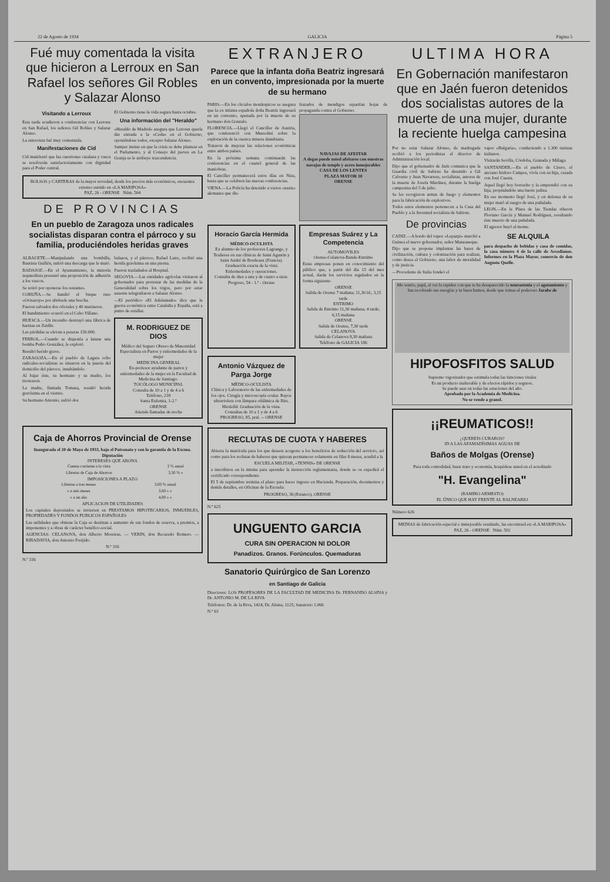22 de Agosto de 1934 GALICIA Página 5
Fué muy comentada la visita que hicieron a Lerroux en San Rafael los señores Gil Robles y Salazar Alonso
Visitando a Lerroux
Esta tarde acudieron a conferenciar con Lerroux en San Rafael, los señores Gil Robles y Salazar Alonso.
La entrevista fué muy comentada.
Manifestaciones de Cid
Cid manifestó que las cuestiones catalana y vasca se resolverán satisfactoriamente con dignidad para el Poder central.
El Gobierno tiene la vida segura hasta octubre.
Una información del "Heraldo"
«Heraldo de Madrid» asegura que Lerroux quería dar entrada a la «Ceda» en el Gobierno, oponiéndose todos, excepto Salazar Alonso.
Samper insiste en que la crisis se debe plantear en el Parlamento, y al Consejo del jueves en La Granja se le atribuye trascendencia.
BOLSOS y CARTERAS de la mayor novedad, desde los precios más económicos, encuentra extenso surtido en «LA MARIPOSA»
PAZ, 26 - ORENSE Núm. 504
DE PROVINCIAS
En un pueblo de Zaragoza unos radicales socialistas disparan contra el párroco y su familia, produciéndoles heridas graves
ALBACETE.—Manipulando una bombilla, Bautista Guillén, sufrió una descarga que le mató.
BADAJOZ.—En el Ayuntamiento, la minoría izquierdista presentó una proposición de adhesión a los vascos.
Se retiró por oponerse los restantes.
CORUÑA.—Se hundió el buque ruso «Ovisarojo» por abrírsele una brecha.
Fueron salvados dos oficiales y 40 marineros.
El hundimiento ocurrió en el Cabo Villano.
HUESCA.—Un incendio destruyó una fábrica de harinas en Zaidín.
Las pérdidas se elevan a pesetas 150.000.
FERROL.—Cuando se disponía a lanzar una bomba Pedro González, le explotó.
Resultó herido grave.
ZARAGOZA.—En el pueblo de Lagata ocho radicales-socialistas se situaron en la puerta del domicilio del párroco, insultándolo.
Al bajar éste, su hermano y su madre, los tirotearon.
La madre, llamada Tomasa, resultó herida gravísima en el vientre.
Su hermano Antonio, sufrió dos
balazos, y el párroco, Rafael Latre, recibió una herida gravísima en una pierna.
Fueron trasladados al Hospital.
SEGOVIA.—Las entidades agrícolas visitaron al gobernador para protestar de las medidas de la Generalidad sobre los trigos, pero por estar ausente telegrafiaron a Salazar Alonso.
—El periódico «El Adelantado» dice que la guerra económica entre Cataluña y España, está a punto de estallar.
M. RODRIGUEZ DE DIOS
Médico del Seguro Obrero de Maternidad
Especialista en Partos y enfermedades de la mujer
MEDICINA GENERAL
Ex-profesor ayudante de partos y enfermedades de la mujer en la Facultad de Medicina de Santiago.
TOCÓLOGO MUNICIPAL
Consulta de 10 a 1 y de 4 a 6
Teléfono, 239
Santa Eufemia, 1-2.º
ORENSE
Atiende llamadas de noche
Caja de Ahorros Provincial de Orense
Inaugurada el 20 de Mayo de 1933, bajo el Patronato y con la garantía de la Excma. Diputación
INTERESES QUE ABONA
| Cuenta corriente a la vista | 2 % anual |
| Libretas de Caja de Ahorros | 3,50 % » |
IMPOSICIONES A PLAZO
| Libretas a tres meses | 3,00 % anual |
| » a seis meses | 3,60 » » |
| » a un año | 4,00 » » |
APLICACION DE UTILIDADES
Los capitales depositados se invierten en PRESTAMOS HIPOTECARIOS, INMUEBLES, PROPIEDADES Y FONDOS PUBLICOS ESPAÑOLES
Las utilidades que obtiene la Caja se destinan a aumento de sus fondos de reserva, a premios, a imponentes y a obras de carácter benéfico-social.
AGENCIAS: CELANOVA, don Alberto Moreiras. — VERIN, don Recaredo Romero. — RIBADAVIA, don Antonio Freijido.
N.º 316
N.º 316
EXTRANJERO
Parece que la infanta doña Beatriz ingresará en un convento, impresionada por la muerte de su hermano
PARIS.—En los círculos monárquicos se asegura que la ex infanta española doña Beatriz ingresará en un convento, apenada por la muerte de su hermano don Gonzalo.
FLORENCIA.—Llegó el Canciller de Austria, que conferenció con Mussolini sobre la explotación de la cuenca minera danubiana.
Trataron de mejorar las relaciones económicas entre ambos países.
En la próxima semana continuarán las conferencias en el cuartel general de las maniobras.
El Canciller permanecerá estos días en Niza, hasta que se celebren las nuevas conferencias.
VIENA.—La Policía ha detenido a varios «nazis» alemanes que dis-
frazados de mendigos repartían hojas de propaganda contra el Gobierno.
NAVAJAS DE AFEITAR
A degas puede usted afeitarse con nuestras navajas de temple y acero inmejorables
CASA DE LOS LENTES
PLAZA MAYOR 10
ORENSE
Horacio García Hermida
MÉDICO-OCULISTA
Ex alumno de los profesores Lagrange, y Teulieres en sus clínicas de Saint Agustin y Saint André de Bordeaux (Francia).
Graduación exacta de la vista
Enfermedades y operaciones.
Consulta de diez a una y de cuatro a siete.
Progreso, 54 - 1.º - Orense
Empresas Suárez y La Competencia
AUTOMOVILES
Orense-Celanova-Bande-Entrimo
Estas empresas ponen en conocimiento del público que, a partir del día 15 del mes actual, darán los servicios regulados en la forma siguiente:
ORENSE
Salida de Orense 7 mañana; 11,30 íd.; 3,15 tarde
ENTRIMO
Salida de Entrimo 11,30 mañana; 4 tarde; 6,15 mañana
ORENSE
Salida de Orense, 7,30 tarde
CELANOVA
Salida de Celanova 8,30 mañana
Teléfono de GALICIA 186
Antonio Vázquez de Parga Jorge
MÉDICO-OCULISTA
Clínica y Laboratorio de las enfermedades de los ojos. Cirugía y microscopía ocular. Rayos ultravioleta con lámpara oftálmica de Birs. Hirsfelld. Graduación de la vista.
Consultas de 10 a 1 y de 4 a 6
PROGRESO, 85, pral. -- ORENSE
RECLUTAS DE CUOTA Y HABERES
Abierta la matrícula para los que deseen acogerse a los beneficios de reducción del servicio, así como para los reclutas de haberes que quieran permanecer solamente en filas 8 meses, acudid a la
ESCUELA MILITAR, «TENNIS» DE ORENSE
a inscribiros en la misma para aprender la instrucción reglamentaria, donde se os expedirá el certificado correspondiente.
El 5 de septiembre termina el plazo para hacer ingreso en Hacienda. Preparación, documentos y demás detalles, en Oficinas de la Escuela:
PROGRESO, 36 (Estanco), ORENSE
N.º 625
UNGUENTO GARCIA
CURA SIN OPERACION NI DOLOR
Panadizos. Granos. Forúnculos. Quemaduras
Sanatorio Quirúrgico de San Lorenzo
en Santiago de Galicia
Directores: LOS PROFESORES DE LA FACULTAD DE MEDICINA Dr. FERNANDO ALSINA y Dr. ANTONIO M. DE LA RIVA
Teléfonos: Dr. de la Riva, 1424; Dr. Alsina, 1125; Sanatorio 1.066
N.º 63
ULTIMA HORA
En Gobernación manifestaron que en Jaén fueron detenidos dos socialistas autores de la muerte de una mujer, durante la reciente huelga campesina
Por no estar Salazar Alonso, de madrugada recibió a los periodistas el director de Administración local.
Dijo que el gobernador de Jaén comunica que la Guardia civil de Sabiote ha detenido a Gil Calvente y Juan Navarrete, socialistas, autores de la muerte de Josefa Martínez, durante la huelga campesina del 5 de julio.
Se les recogieron armas de fuego y elementos para la fabricación de explosivos.
Todos estos elementos pertenecen a la Casa del Pueblo y a la Juventud socialista de Sabiote.
De provincias
CADIZ.—A bordo del vapor «Lepazpi» marchó a Guinea el nuevo gobernador, señor Manzaneque.
Dijo que se propone implantas las bases de civilización, cultura y colonización para realizar, como desea el Gobierno, una labor de moralidad y de justicia.
—Procedente de Italia fondeó el
vapor «Bulgaria», conduciendo a 1.300 turistas italianos.
Visitarán Sevilla, Córdoba, Granada y Málaga.
SANTANDER.—En el pueblo de Cirero, el anciano Isidoro Campos, vivía con su hija, casada con José Cuesta.
Aquel llegó hoy borracho y la emprendió con su hija, propinándole una fuerte paliza.
En ese momento llegó José, y en defensa de su mujer mató al suegro de una puñalada.
LEON.—En la Plaza de las Tiendas riñeron Floriano García y Manuel Rodríguez, resultando éste muerto de una puñalada.
El agresor huyó al monte.
SE ALQUILA
para despacho de bebidas y casa de comidas, la casa número 4 de la calle de Arcedianos. Informes en la Plaza Mayor, comercio de don Augusto Quelle.
Me sonrío, papá, al ver la rapidez con que te ha desaparecido la neurastenia y el agotamiento y has recobrado tus energías y tu buen humor, desde que tomas el poderoso Jarabe de
HIPOFOSFITOS SALUD
Supremo vigorizador que estimula todas las funciones vitales
Es un producto inalterable y de efectos rápidos y seguros.
Se puede usar en todas las estaciones del año.
Aprobado por la Academia de Medicina.
No se vende a granel.
¡¡REUMATICOS!!
¿QUEREIS CURAROS?
ID A LAS AFAMADÍSIMAS AGUAS DE
Baños de Molgas (Orense)
Para toda comodidad, buen trato y economía, hospédese usted en el acreditado
"H. Evangelina"
(RAMIRO ARMESTO)
EL ÚNICO QUE HAY FRENTE AL BALNEARIO
Número 626
MEDIAS de fabricación especial e inmejorable resultado, las encontrará en «LA MARIPOSA»
PAZ, 26 - ORENSE Núm. 502